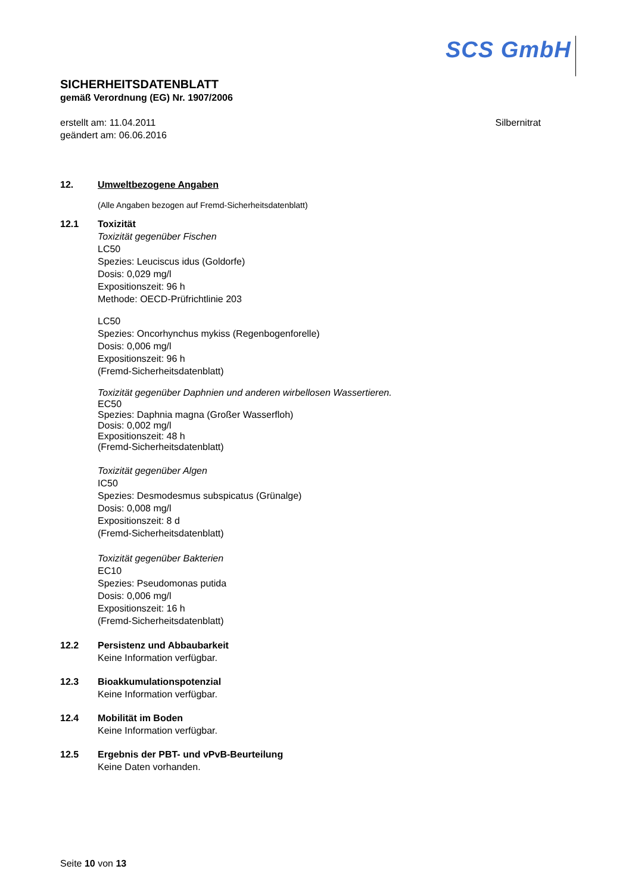SCS GmbH
SICHERHEITSDATENBLATT
gemäß Verordnung (EG) Nr. 1907/2006
erstellt am: 11.04.2011
geändert am: 06.06.2016
Silbernitrat
12. Umweltbezogene Angaben
(Alle Angaben bezogen auf Fremd-Sicherheitsdatenblatt)
12.1 Toxizität
Toxizität gegenüber Fischen
LC50
Spezies: Leuciscus idus (Goldorfe)
Dosis: 0,029 mg/l
Expositionszeit: 96 h
Methode: OECD-Prüfrichtlinie 203
LC50
Spezies: Oncorhynchus mykiss (Regenbogenforelle)
Dosis: 0,006 mg/l
Expositionszeit: 96 h
(Fremd-Sicherheitsdatenblatt)
Toxizität gegenüber Daphnien und anderen wirbellosen Wassertieren.
EC50
Spezies: Daphnia magna (Großer Wasserfloh)
Dosis: 0,002 mg/l
Expositionszeit: 48 h
(Fremd-Sicherheitsdatenblatt)
Toxizität gegenüber Algen
IC50
Spezies: Desmodesmus subspicatus (Grünalge)
Dosis: 0,008 mg/l
Expositionszeit: 8 d
(Fremd-Sicherheitsdatenblatt)
Toxizität gegenüber Bakterien
EC10
Spezies: Pseudomonas putida
Dosis: 0,006 mg/l
Expositionszeit: 16 h
(Fremd-Sicherheitsdatenblatt)
12.2 Persistenz und Abbaubarkeit
Keine Information verfügbar.
12.3 Bioakkumulationspotenzial
Keine Information verfügbar.
12.4 Mobilität im Boden
Keine Information verfügbar.
12.5 Ergebnis der PBT- und vPvB-Beurteilung
Keine Daten vorhanden.
Seite 10 von 13